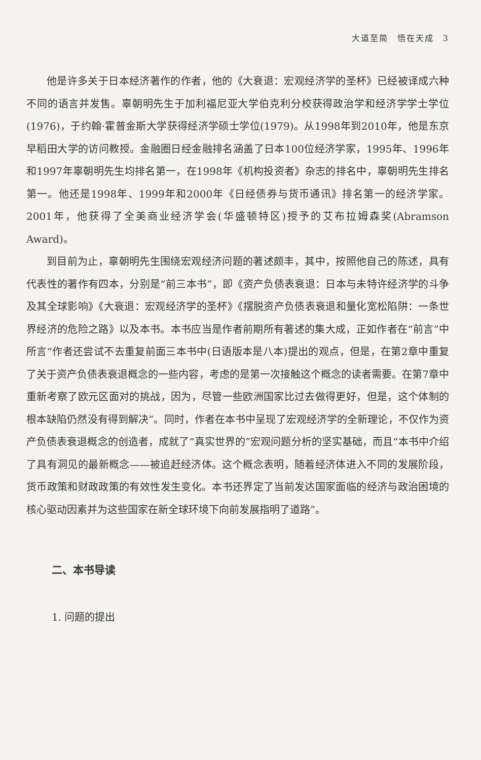大道至简　悟在天成　3
他是许多关于日本经济著作的作者，他的《大衰退：宏观经济学的圣杯》已经被译成六种不同的语言并发售。辜朝明先生于加利福尼亚大学伯克利分校获得政治学和经济学学士学位(1976)，于约翰·霍普金斯大学获得经济学硕士学位(1979)。从1998年到2010年，他是东京早稻田大学的访问教授。金融圈日经金融排名涵盖了日本100位经济学家，1995年、1996年和1997年辜朝明先生均排名第一，在1998年《机构投资者》杂志的排名中，辜朝明先生排名第一。他还是1998年、1999年和2000年《日经债券与货币通讯》排名第一的经济学家。2001年，他获得了全美商业经济学会(华盛顿特区)授予的艾布拉姆森奖(Abramson Award)。
到目前为止，辜朝明先生围绕宏观经济问题的著述颇丰，其中，按照他自己的陈述，具有代表性的著作有四本，分别是“前三本书”，即《资产负债表衰退：日本与未特许经济学的斗争及其全球影响》《大衰退：宏观经济学的圣杯》《摆脱资产负债表衰退和量化宽松陷阱：一条世界经济的危险之路》以及本书。本书应当是作者前期所有著述的集大成，正如作者在“前言”中所言“作者还尝试不去重复前面三本书中(日语版本是八本)提出的观点，但是，在第2章中重复了关于资产负债表衰退概念的一些内容，考虑的是第一次接触这个概念的读者需要。在第7章中重新考察了欧元区面对的挑战，因为，尽管一些欧洲国家比过去做得更好，但是，这个体制的根本缺陷仍然没有得到解决”。同时，作者在本书中呈现了宏观经济学的全新理论，不仅作为资产负债表衰退概念的创造者，成就了“真实世界的”宏观问题分析的坚实基础，而且“本书中介绍了具有洞见的最新概念——被追赶经济体。这个概念表明，随着经济体进入不同的发展阶段，货币政策和财政政策的有效性发生变化。本书还界定了当前发达国家面临的经济与政治困境的核心驱动因素并为这些国家在新全球环境下向前发展指明了道路”。
二、本书导读
1. 问题的提出